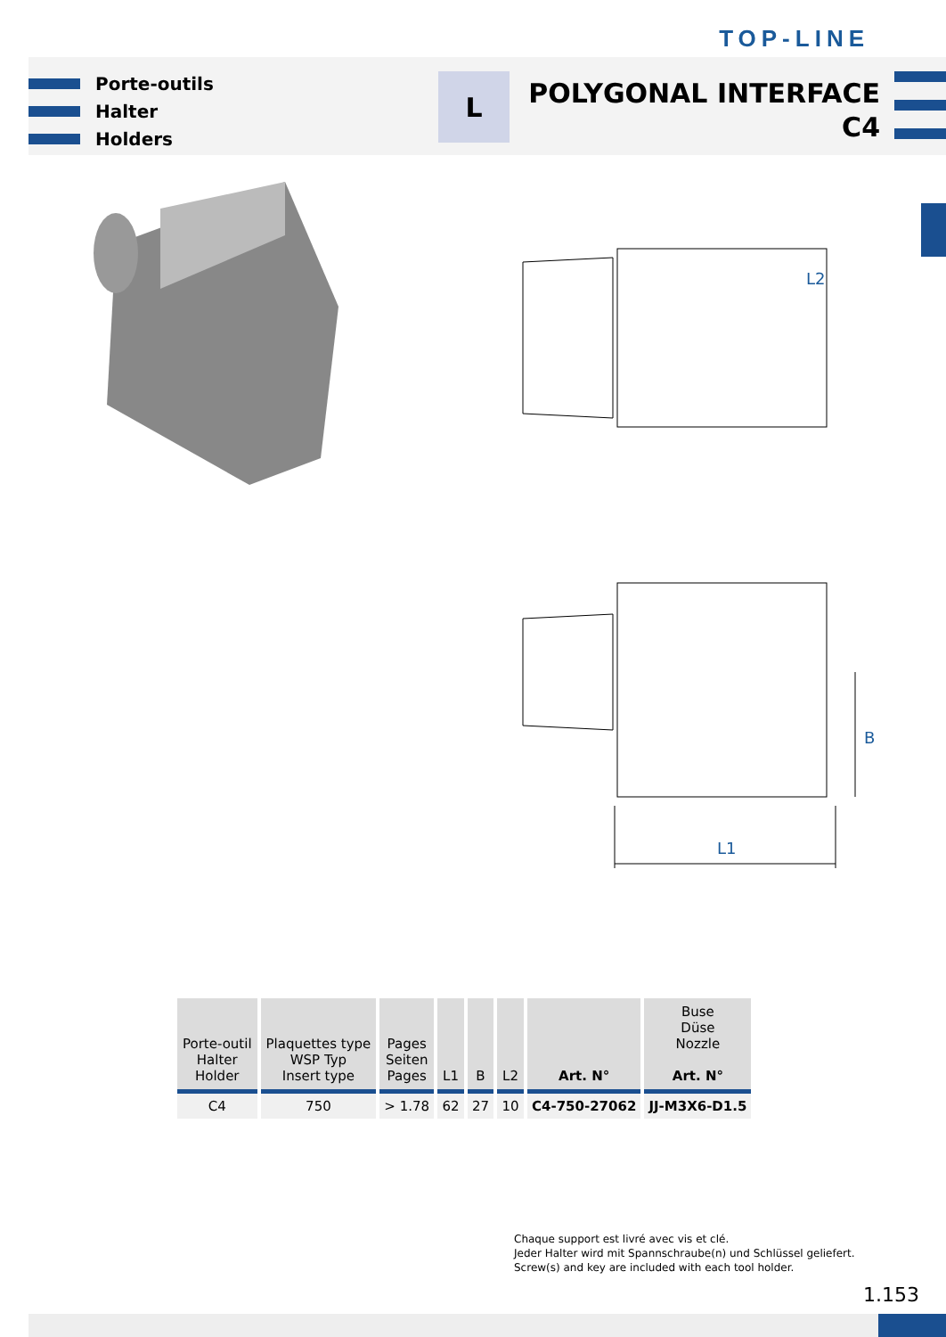TOP-LINE
Porte-outils
Halter
Holders
L
POLYGONAL INTERFACE
C4
L1
B
L2
| Porte-outil Halter Holder | Plaquettes type WSP Typ Insert type | Pages Seiten Pages | L1 | B | L2 | Art. N° | Buse Düse Nozzle Art. N° |
| --- | --- | --- | --- | --- | --- | --- | --- |
| C4 | 750 | > 1.78 | 62 | 27 | 10 | C4-750-27062 | JJ-M3X6-D1.5 |
Chaque support est livré avec vis et clé.
Jeder Halter wird mit Spannschraube(n) und Schlüssel geliefert.
Screw(s) and key are included with each tool holder.
1.153